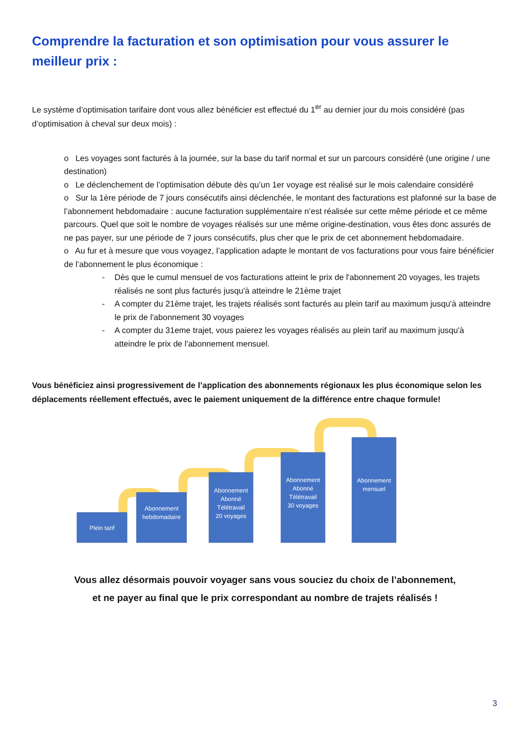Comprendre la facturation et son optimisation pour vous assurer le meilleur prix :
Le système d’optimisation tarifaire dont vous allez bénéficier est effectué du 1<sup>er</sup> au dernier jour du mois considéré (pas d’optimisation à cheval sur deux mois) :
o Les voyages sont facturés à la journée, sur la base du tarif normal et sur un parcours considéré (une origine / une destination)
o Le déclenchement de l’optimisation débute dès qu’un 1er voyage est réalisé sur le mois calendaire considéré
o Sur la 1ère période de 7 jours consécutifs ainsi déclenchée, le montant des facturations est plafonné sur la base de l’abonnement hebdomadaire : aucune facturation supplémentaire n’est réalisée sur cette même période et ce même parcours. Quel que soit le nombre de voyages réalisés sur une même origine-destination, vous êtes donc assurés de ne pas payer, sur une période de 7 jours consécutifs, plus cher que le prix de cet abonnement hebdomadaire.
o Au fur et à mesure que vous voyagez, l’application adapte le montant de vos facturations pour vous faire bénéficier de l’abonnement le plus économique :
- Dès que le cumul mensuel de vos facturations atteint le prix de l'abonnement 20 voyages, les trajets réalisés ne sont plus facturés jusqu'à atteindre le 21ème trajet
- A compter du 21ème trajet, les trajets réalisés sont facturés au plein tarif au maximum jusqu'à atteindre le prix de l'abonnement 30 voyages
- A compter du 31eme trajet, vous paierez les voyages réalisés au plein tarif au maximum jusqu'à atteindre le prix de l'abonnement mensuel.
Vous bénéficiez ainsi progressivement de l’application des abonnements régionaux les plus économique selon les déplacements réellement effectués, avec le paiement uniquement de la différence entre chaque formule!
Plein tarif
Abonnement
hebdomadaire
Abonnement
Abonné
Télétravail
20 voyages
Abonnement
Abonné
Télétravail
30 voyages
Abonnement
mensuel
Vous allez désormais pouvoir voyager sans vous souciez du choix de l’abonnement,
et ne payer au final que le prix correspondant au nombre de trajets réalisés !
3